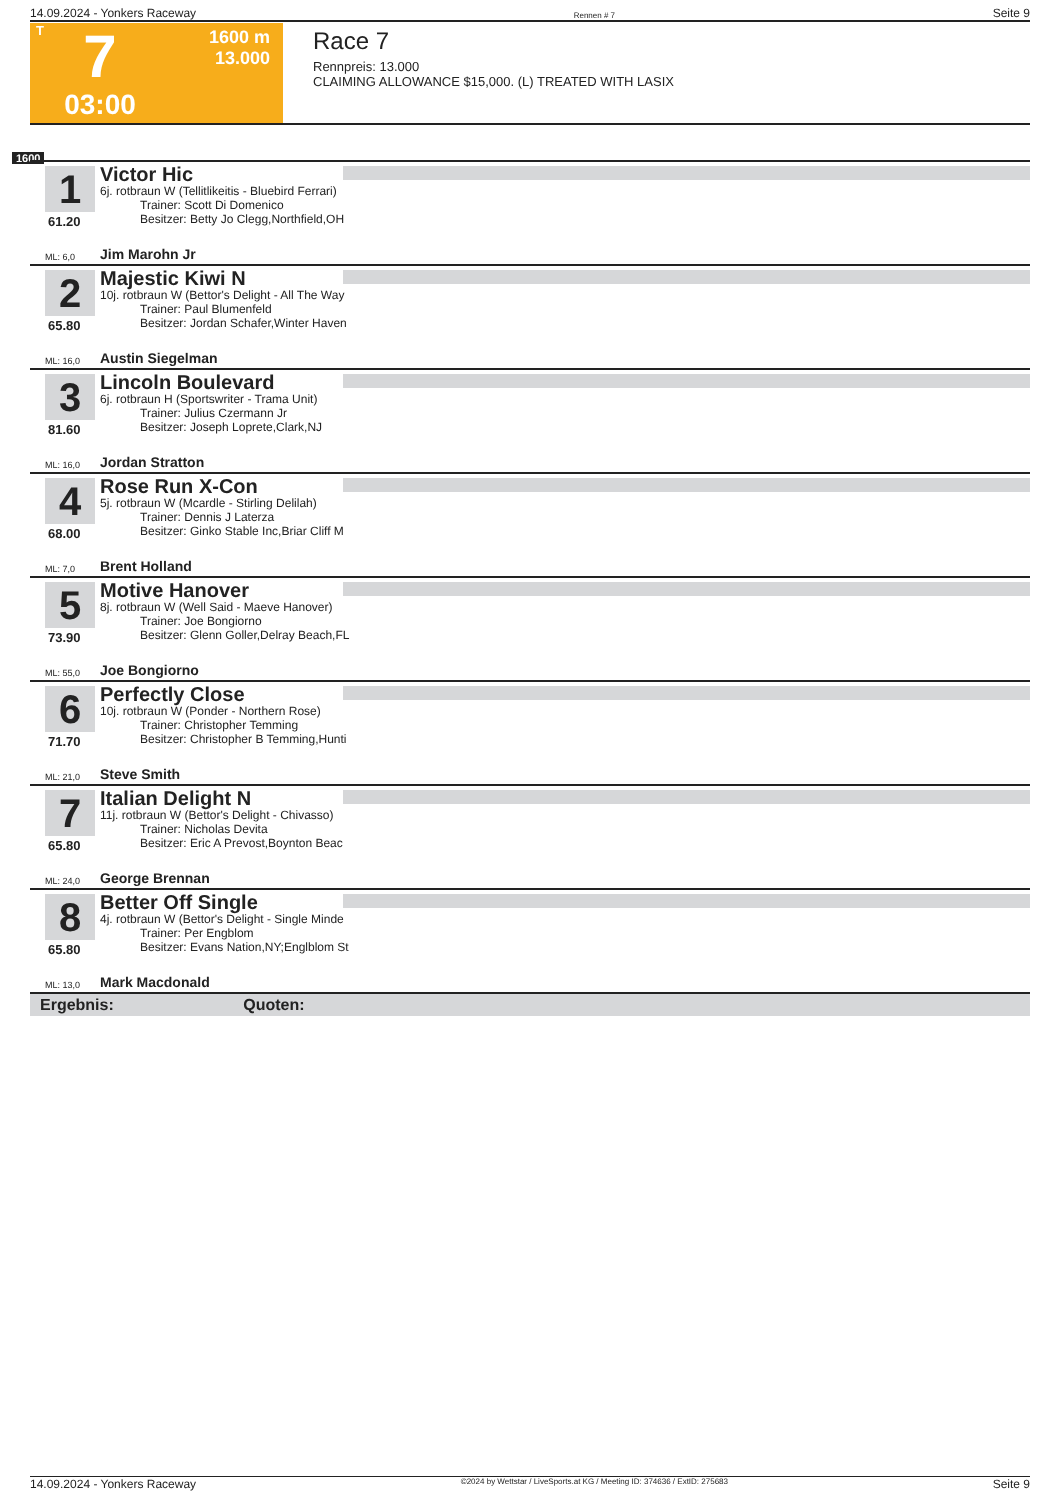14.09.2024 - Yonkers Raceway Rennen # 7 Seite 9
T
7
03:00
1600 m
13.000
Race 7
Rennpreis: 13.000
CLAIMING ALLOWANCE $15,000. (L) TREATED WITH LASIX
1600
1
61.20
Victor Hic
6j. rotbraun W (Tellitlikeitis - Bluebird Ferrari)
Trainer: Scott Di Domenico
Besitzer: Betty Jo Clegg,Northfield,OH
ML: 6,0 Jim Marohn Jr
2
65.80
Majestic Kiwi N
10j. rotbraun W (Bettor's Delight - All The Way
Trainer: Paul Blumenfeld
Besitzer: Jordan Schafer,Winter Haven
ML: 16,0 Austin Siegelman
3
81.60
Lincoln Boulevard
6j. rotbraun H (Sportswriter - Trama Unit)
Trainer: Julius Czermann Jr
Besitzer: Joseph Loprete,Clark,NJ
ML: 16,0 Jordan Stratton
4
68.00
Rose Run X-Con
5j. rotbraun W (Mcardle - Stirling Delilah)
Trainer: Dennis J Laterza
Besitzer: Ginko Stable Inc,Briar Cliff M
ML: 7,0 Brent Holland
5
73.90
Motive Hanover
8j. rotbraun W (Well Said - Maeve Hanover)
Trainer: Joe Bongiorno
Besitzer: Glenn Goller,Delray Beach,FL
ML: 55,0 Joe Bongiorno
6
71.70
Perfectly Close
10j. rotbraun W (Ponder - Northern Rose)
Trainer: Christopher Temming
Besitzer: Christopher B Temming,Hunti
ML: 21,0 Steve Smith
7
65.80
Italian Delight N
11j. rotbraun W (Bettor's Delight - Chivasso)
Trainer: Nicholas Devita
Besitzer: Eric A Prevost,Boynton Beac
ML: 24,0 George Brennan
8
65.80
Better Off Single
4j. rotbraun W (Bettor's Delight - Single Minde
Trainer: Per Engblom
Besitzer: Evans Nation,NY;Englblom St
ML: 13,0 Mark Macdonald
Ergebnis: Quoten:
14.09.2024 - Yonkers Raceway ©2024 by Wettstar / LiveSports.at KG / Meeting ID: 374636 / ExtID: 275683 Seite 9